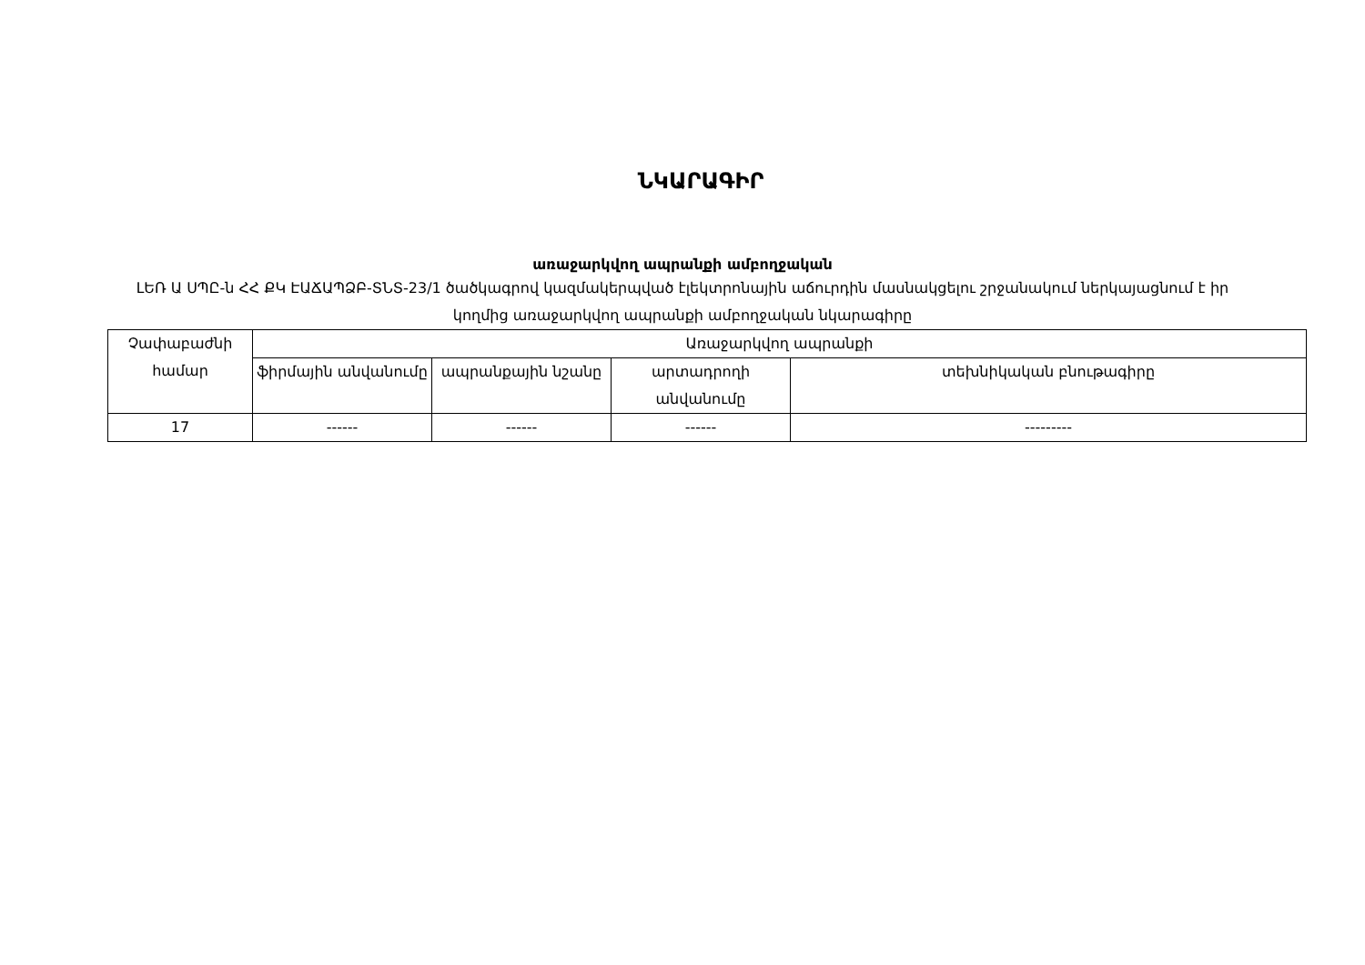ՆԿԱՐԱԳԻՐ
առաջարկվող ապրանքի ամբողջական
ԼԵՌ Ա ՍՊԸ-ն ՀՀ ՔԿ ԷԱՃԱՊՁԲ-ՏՆՏ-23/1 ծածկագրով կազմակերպված էլեկտրոնային աճուրդին մասնակցելու շրջանակում ներկայացնում է իր կողմից առաջարկվող ապրանքի ամբողջական նկարագիրը
| Չափաբաժնի համար | Առաջարկվող ապրանքի | | | |
| --- | --- | --- | --- | --- |
| | ֆիրմային անվանումը | ապրանքային նշանը | արտադրողի անվանումը | տեխնիկական բնութագիրը |
| 17 | ------ | ------ | ------ | --------- |